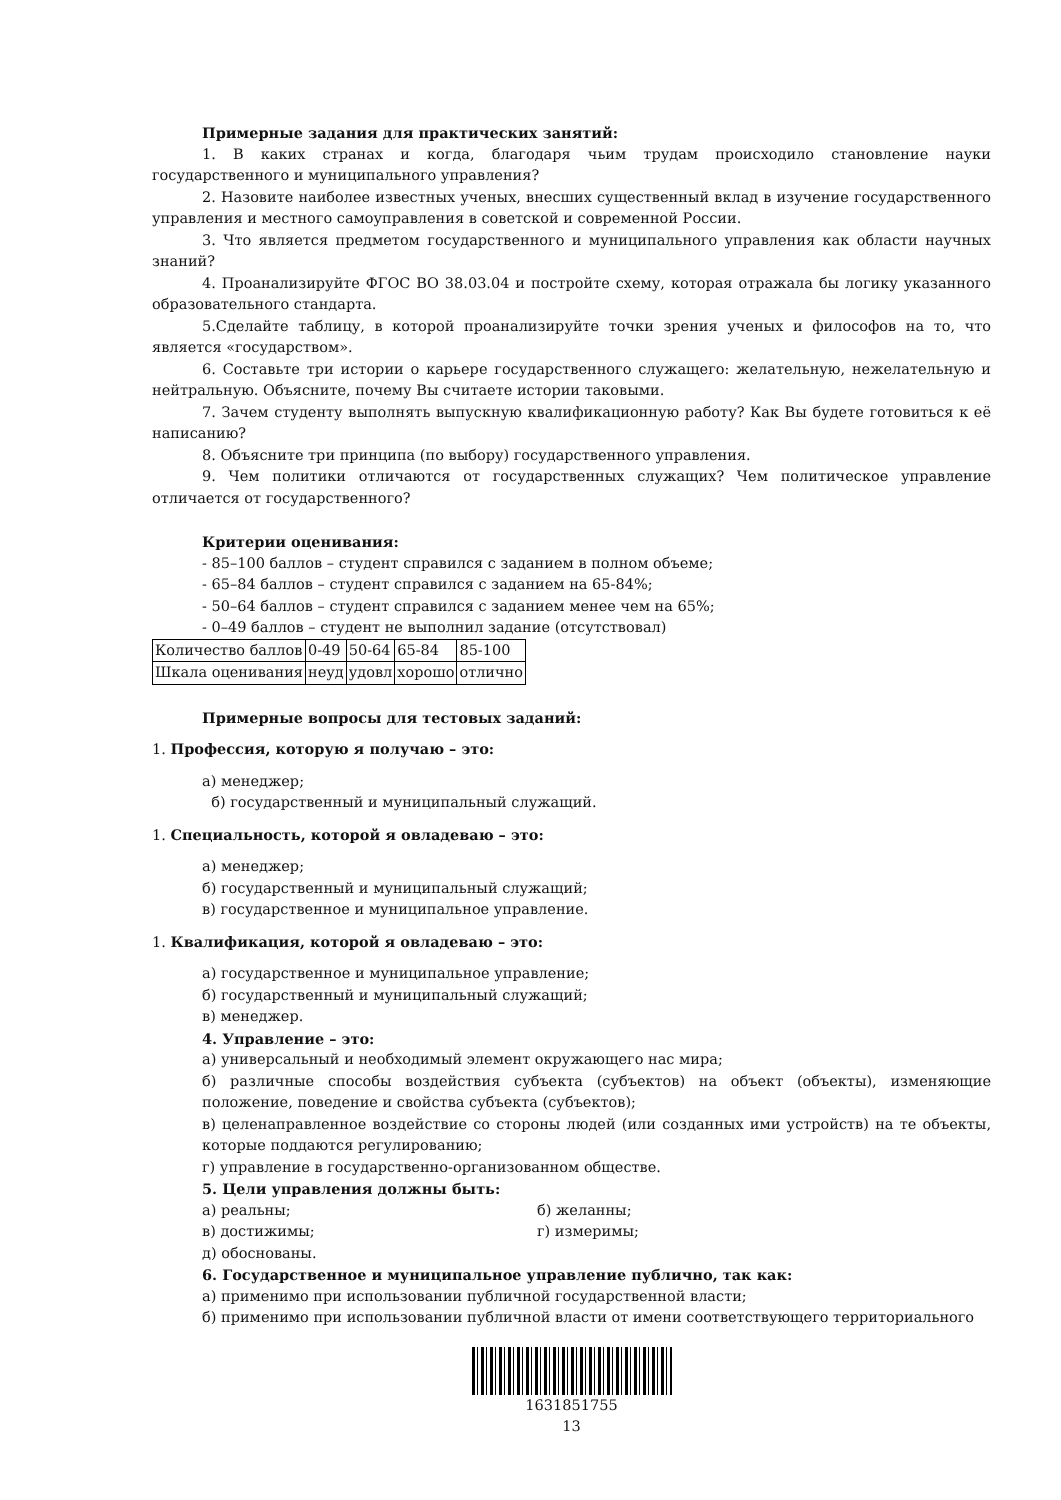Примерные задания для практических занятий:
1. В каких странах и когда, благодаря чьим трудам происходило становление науки государственного и муниципального управления?
2. Назовите наиболее известных ученых, внесших существенный вклад в изучение государственного управления и местного самоуправления в советской и современной России.
3. Что является предметом государственного и муниципального управления как области научных знаний?
4. Проанализируйте ФГОС ВО 38.03.04 и постройте схему, которая отражала бы логику указанного образовательного стандарта.
5.Сделайте таблицу, в которой проанализируйте точки зрения ученых и философов на то, что является «государством».
6. Составьте три истории о карьере государственного служащего: желательную, нежелательную и нейтральную. Объясните, почему Вы считаете истории таковыми.
7. Зачем студенту выполнять выпускную квалификационную работу? Как Вы будете готовиться к её написанию?
8. Объясните три принципа (по выбору) государственного управления.
9. Чем политики отличаются от государственных служащих? Чем политическое управление отличается от государственного?
Критерии оценивания:
- 85–100 баллов – студент справился с заданием в полном объеме;
- 65–84 баллов – студент справился с заданием на 65-84%;
- 50–64 баллов – студент справился с заданием менее чем на 65%;
- 0–49 баллов – студент не выполнил задание (отсутствовал)
| Количество баллов | 0-49 | 50-64 | 65-84 | 85-100 |
| Шкала оценивания | неуд | удовл | хорошо | отлично |
Примерные вопросы для тестовых заданий:
1. Профессия, которую я получаю – это:
а) менеджер;
б) государственный и муниципальный служащий.
1. Специальность, которой я овладеваю – это:
а) менеджер;
б) государственный и муниципальный служащий;
в) государственное и муниципальное управление.
1. Квалификация, которой я овладеваю – это:
а) государственное и муниципальное управление;
б) государственный и муниципальный служащий;
в) менеджер.
4. Управление – это:
а) универсальный и необходимый элемент окружающего нас мира;
б) различные способы воздействия субъекта (субъектов) на объект (объекты), изменяющие положение, поведение и свойства субъекта (субъектов);
в) целенаправленное воздействие со стороны людей (или созданных ими устройств) на те объекты, которые поддаются регулированию;
г) управление в государственно-организованном обществе.
5. Цели управления должны быть:
а) реальны; б) желанны;
в) достижимы; г) измеримы;
д) обоснованы.
6. Государственное и муниципальное управление публично, так как:
а) применимо при использовании публичной государственной власти;
б) применимо при использовании публичной власти от имени соответствующего территориального
1631851755
13